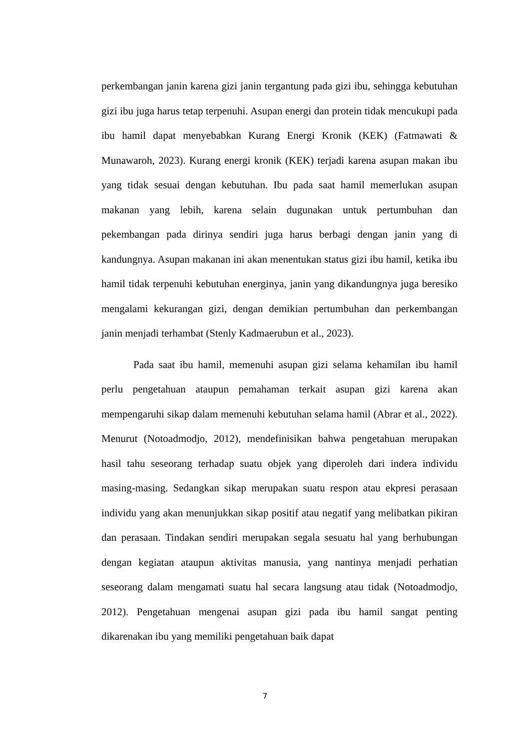perkembangan janin karena gizi janin tergantung pada gizi ibu, sehingga kebutuhan gizi ibu juga harus tetap terpenuhi. Asupan energi dan protein tidak mencukupi pada ibu hamil dapat menyebabkan Kurang Energi Kronik (KEK) (Fatmawati & Munawaroh, 2023). Kurang energi kronik (KEK) terjadi karena asupan makan ibu yang tidak sesuai dengan kebutuhan. Ibu pada saat hamil memerlukan asupan makanan yang lebih, karena selain dugunakan untuk pertumbuhan dan pekembangan pada dirinya sendiri juga harus berbagi dengan janin yang di kandungnya. Asupan makanan ini akan menentukan status gizi ibu hamil, ketika ibu hamil tidak terpenuhi kebutuhan energinya, janin yang dikandungnya juga beresiko mengalami kekurangan gizi, dengan demikian pertumbuhan dan perkembangan janin menjadi terhambat (Stenly Kadmaerubun et al., 2023).
Pada saat ibu hamil, memenuhi asupan gizi selama kehamilan ibu hamil perlu pengetahuan ataupun pemahaman terkait asupan gizi karena akan mempengaruhi sikap dalam memenuhi kebutuhan selama hamil (Abrar et al., 2022). Menurut (Notoadmodjo, 2012), mendefinisikan bahwa pengetahuan merupakan hasil tahu seseorang terhadap suatu objek yang diperoleh dari indera individu masing-masing. Sedangkan sikap merupakan suatu respon atau ekpresi perasaan individu yang akan menunjukkan sikap positif atau negatif yang melibatkan pikiran dan perasaan. Tindakan sendiri merupakan segala sesuatu hal yang berhubungan dengan kegiatan ataupun aktivitas manusia, yang nantinya menjadi perhatian seseorang dalam mengamati suatu hal secara langsung atau tidak (Notoadmodjo, 2012). Pengetahuan mengenai asupan gizi pada ibu hamil sangat penting dikarenakan ibu yang memiliki pengetahuan baik dapat
7